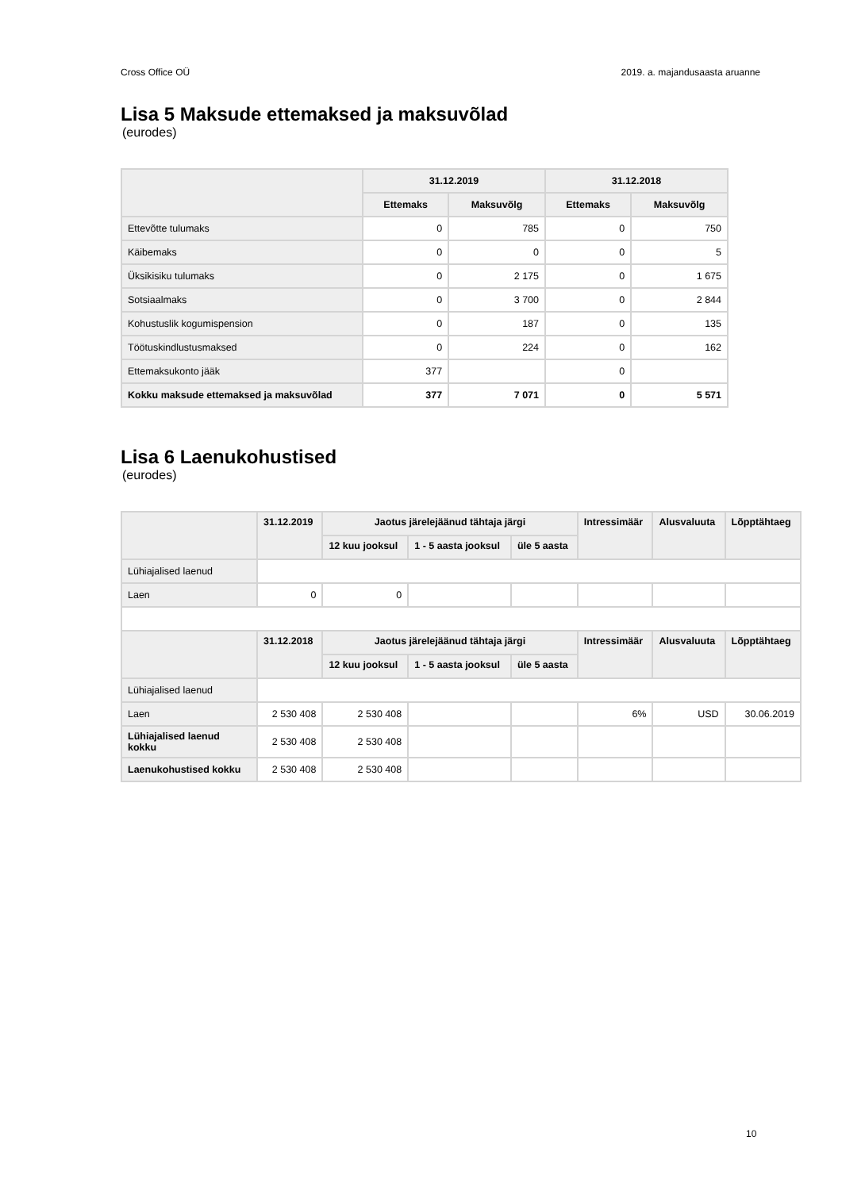Cross Office OÜ 2019. a. majandusaasta aruanne
Lisa 5 Maksude ettemaksed ja maksuvõlad
(eurodes)
| | 31.12.2019 | | 31.12.2018 | |
| --- | --- | --- | --- | --- |
| | Ettemaks | Maksuvõlg | Ettemaks | Maksuvõlg |
| Ettevõtte tulumaks | 0 | 785 | 0 | 750 |
| Käibemaks | 0 | 0 | 0 | 5 |
| Üksikisiku tulumaks | 0 | 2 175 | 0 | 1 675 |
| Sotsiaalmaks | 0 | 3 700 | 0 | 2 844 |
| Kohustuslik kogumispension | 0 | 187 | 0 | 135 |
| Töötuskindlustusmaksed | 0 | 224 | 0 | 162 |
| Ettemaksukonto jääk | 377 | | 0 | |
| Kokku maksude ettemaksed ja maksuvõlad | 377 | 7 071 | 0 | 5 571 |
Lisa 6 Laenukohustised
(eurodes)
| | 31.12.2019 | Jaotus järelejäänud tähtaja järgi | | | Intressimäär | Alusvaluuta | Lõpptähtaeg |
| --- | --- | --- | --- | --- | --- | --- | --- |
| | | 12 kuu jooksul | 1 - 5 aasta jooksul | üle 5 aasta | | | |
| Lühiajalised laenud | | | | | | | |
| Laen | 0 | 0 | | | | | |
| | 31.12.2018 | Jaotus järelejäänud tähtaja järgi | | | Intressimäär | Alusvaluuta | Lõpptähtaeg |
| | | 12 kuu jooksul | 1 - 5 aasta jooksul | üle 5 aasta | | | |
| Lühiajalised laenud | | | | | | | |
| Laen | 2 530 408 | 2 530 408 | | | 6% | USD | 30.06.2019 |
| Lühiajalised laenud kokku | 2 530 408 | 2 530 408 | | | | | |
| Laenukohustised kokku | 2 530 408 | 2 530 408 | | | | | |
10